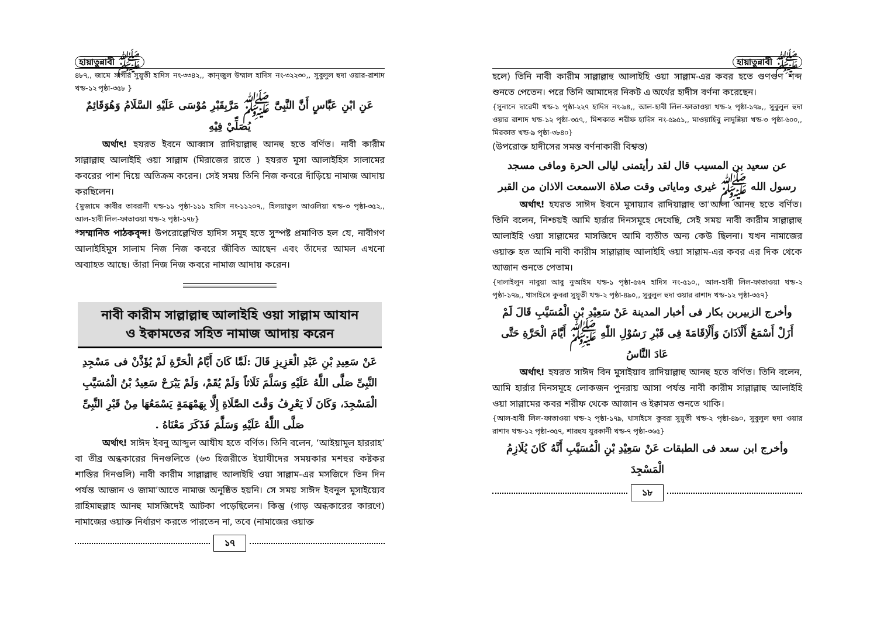হায়াতুন্নাবী ﷺ
৪৮৭,, জামে সাগীর সুয়ূতী হাদিস নং-৩৩৪২,, কান্‌জুল উম্মাল হাদিস নং-৩২২৩০,, সুবুলুল হুদা ওয়ার-রাশাদ খন্ড-১২ পৃষ্ঠা-৩৫৮ }
عَنِ ابْنِ عَبَّاسٍ أَنَّ النَّبِىَّ ﷺ مَرَّبِقَبْرِ مُوْسَى عَلَيْهِ السَّلَامُ وَهُوَقَائِمٌ يُصَلِّيْ فِيْهِ
   অর্থাৎ! হযরত ইবনে আব্বাস রাদিয়াল্লাহু আনহু হতে বর্ণিত। নাবী কারীম সাল্লাল্লাহু আলাইহি ওয়া সাল্লাম (মিরাজের রাতে ) হযরত মূসা আলাইহিস সালামের কবরের পাশ দিয়ে অতিক্রম করেন। সেই সময় তিনি নিজ কবরে দাঁড়িয়ে নামাজ আদায় করছিলেন।
{মুজামে কাবীর তাবরানী খন্ড-১১ পৃষ্ঠা-১১১ হাদিস নং-১১২০৭,, হিলয়াতুল আওলিয়া খন্ড-৩ পৃষ্ঠা-৩৫২,, আল-হাবী লিল-ফাতাওয়া খন্ড-২ পৃষ্ঠা-১৭৮}
*সম্মানিত পাঠকবৃন্দ! উপরোল্লেখিত হাদিস সমূহ হতে সুস্পষ্ট প্রমাণিত হল যে, নাবীগণ আলাইহিমুস সালাম নিজ নিজ কবরে জীবিত আছেন এবং তাঁদের আমল এখনো অব্যাহত আছে। তাঁরা নিজ নিজ কবরে নামাজ আদায় করেন।
নাবী কারীম সাল্লাল্লাহু আলাইহি ওয়া সাল্লাম আযান
ও ইক্বামতের সহিত নামাজ আদায় করেন
عَنْ سَعِيدِ بْنِ عَبْدِ الْعَزِيزِ قَالَ :لَمَّا كَانَ أَيَّامُ الْحَرَّةِ لَمْ يُؤَذَّنْ فى مَسْجِدِ النَّبِىِّ صَلَّى اللَّهُ عَلَيْهِ وَسَلَّمَ ثَلَاثاً وَلَمْ يُقَمْ، وَلَمْ يَبْرَحْ سَعِيدُ بْنُ الْمُسَيَّبِ الْمَسْجِدَ، وَكَانَ لَا يَعْرِفُ وَقْتَ الصَّلَاةِ إِلَّا بِهَمْهَمَةٍ يَسْمَعُهَا مِنْ قَبْرِ النَّبِىِّ صَلَّى اللَّهُ عَلَيْهِ وَسَلَّمَ فَذَكَرَ مَعْنَاهُ .
   অর্থাৎ! সাঈদ ইবনু আব্দুল আযীয হতে বর্ণিত। তিনি বলেন, ‘আইয়ামুল হাররাহ’ বা তীব্র অন্ধকারের দিনগুলিতে (৬৩ হিজরীতে ইয়াযীদের সময়কার মশহুর কষ্টকর শাস্তির দিনগুলি) নাবী কারীম সাল্লাল্লাহু আলাইহি ওয়া সাল্লাম-এর মসজিদে তিন দিন পর্যন্ত আজান ও জামা’আতে নামাজ অনুষ্ঠিত হয়নি। সে সময় সাঈদ ইবনুল মুসাইয়্যেব রাহিমাহুল্লাহ আনহু মাসজিদেই আটকা পড়েছিলেন। কিন্তু (গাড় অন্ধকারের কারণে) নামাজের ওয়াক্ত নির্ধারণ করতে পারতেন না, তবে (নামাজের ওয়াক্ত
১৭
হায়াতুন্নাবী ﷺ
হলে) তিনি নাবী কারীম সাল্লাল্লাহু আলাইহি ওয়া সাল্লাম-এর কবর হতে গুণগুণ শব্দ শুনতে পেতেন। পরে তিনি আমাদের নিকট এ অর্থের হাদীস বর্ণনা করেছেন।
{সুনানে দারেমী খন্ড-১ পৃষ্ঠা-২২৭ হাদিস নং-৯৪,, আল-হাবী লিল-ফাতাওয়া খন্ড-২ পৃষ্ঠা-১৭৯,, সুবুলুল হুদা ওয়ার রাশাদ খন্ড-১২ পৃষ্ঠা-৩৫৭,, মিশকাত শরীফ হাদিস নং-৫৯৫১,, মাওয়াহিবু লাদুন্নিয়া খন্ড-৩ পৃষ্ঠা-৬০০,, মিরকাত খন্ড-৯ পৃষ্ঠা-৩৮৪০}
(উপরোক্ত হাদীসের সমস্ত বর্ণনাকারী বিশ্বস্ত)
عن سعيد بن المسيب قال لقد رأيتمنى ليالى الحرة ومافى مسجد رسول الله ﷺ غيرى ومایاتی وقت صلاة الاسمعت الاذان من القبر
   অর্থাৎ! হযরত সাঈদ ইবনে মুসায়্যাব রাদিয়াল্লাহু তা'আলা আনহু হতে বর্ণিত। তিনি বলেন, নিশ্চয়ই আমি হার্রার দিনসমূহে দেখেছি, সেই সময় নাবী কারীম সাল্লাল্লাহু আলাইহি ওয়া সাল্লামের মাসজিদে আমি ব্যতীত অন্য কেউ ছিলনা। যখন নামাজের ওয়াক্ত হত আমি নাবী কারীম সাল্লাল্লাহু আলাইহি ওয়া সাল্লাম-এর কবর এর দিক থেকে আজান শুনতে পেতাম।
{দালাইলুন নাবুয়া আবু নুআইম খন্ড-১ পৃষ্ঠা-৫৬৭ হাদিস নং-৫১০,, আল-হাবী লিল-ফাতাওয়া খন্ড-২ পৃষ্ঠা-১৭৯,, খাসাইসে কুবরা সুয়ূতী খন্ড-২ পৃষ্ঠা-৪৯০,, সুবুলুল হুদা ওয়ার রাশাদ খন্ড-১২ পৃষ্ঠা-৩৫৭}
وأخرج الزبيربن بكار فى أخبار المدينة عَنْ سَعِيْدِ بْنِ الْمُسَيَّبِ قَالَ لَمْ أَزَلْ أَسْمَعُ أَلْاَذَانَ وَأَلْاِقَامَةَ فِى قَبْرِ رَسُوْلِ اللّٰهِ ﷺ أَيَّامَ الْحَرَّةِ حَتَّى عَادَ النَّاسُ
   অর্থাৎ! হযরত সাঈদ বিন মুসাইয়াব রাদিয়াল্লাহু আনহু হতে বর্ণিত। তিনি বলেন, আমি হার্রার দিনসমূহে লোকজন পুনরায় আসা পর্যন্ত নাবী কারীম সাল্লাল্লাহু আলাইহি ওয়া সাল্লামের কবর শরীফ থেকে আজান ও ইক্বামত শুনতে থাকি।
{আল-হাবী লিল-ফাতাওয়া খন্ড-২ পৃষ্ঠা-১৭৯, খাসাইসে কুবরা সুয়ূতী খন্ড-২ পৃষ্ঠা-৪৯০, সুবুলুল হুদা ওয়ার রাশাদ খন্ড-১২ পৃষ্ঠা-৩৫৭, শারহুয যুরকানী খন্ড-৭ পৃষ্ঠা-৩৬৫}
وأخرج ابن سعد فى الطبقات عَنْ سَعِيْدِ بْنِ الْمُسَيَّبِ أَنَّهُ كَانَ يُلَازِمُ الْمَسْجِدَ
১৮